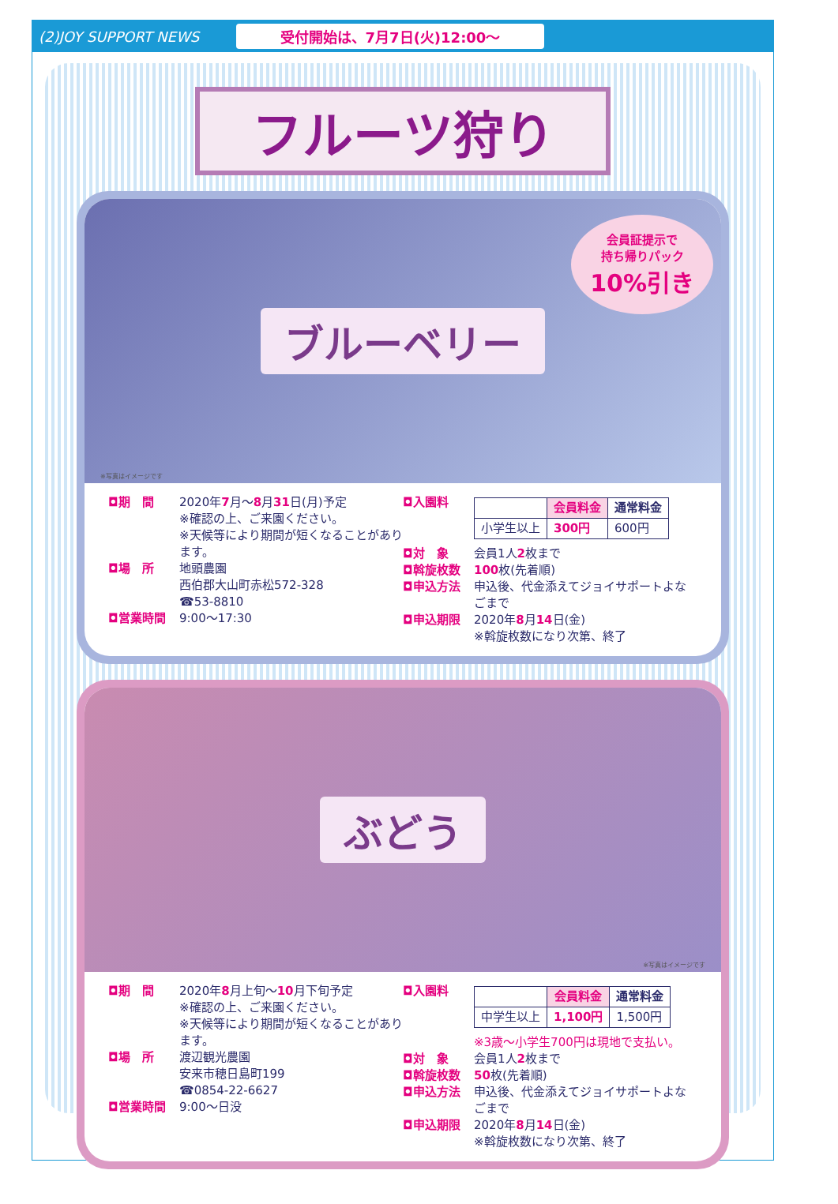(2)JOY SUPPORT NEWS
受付開始は、7月7日(火)12:00〜
フルーツ狩り
ブルーベリー
会員証提示で
持ち帰りパック
10%引き
※写真はイメージです
◘期　間 2020年7月〜8月31日(月)予定
※確認の上、ご来園ください。
※天候等により期間が短くなることがあります。
◘場　所 地頭農園
西伯郡大山町赤松572-328
☎53-8810
◘営業時間 9:00〜17:30
◘入園料
| | 会員料金 | 通常料金 |
| --- | --- | --- |
| 小学生以上 | 300円 | 600円 |
◘対　象 会員1人2枚まで
◘斡旋枚数 100枚(先着順)
◘申込方法 申込後、代金添えてジョイサポートよなごまで
◘申込期限 2020年8月14日(金)
※斡旋枚数になり次第、終了
ぶどう
※写真はイメージです
◘期　間 2020年8月上旬〜10月下旬予定
※確認の上、ご来園ください。
※天候等により期間が短くなることがあります。
◘場　所 渡辺観光農園
安来市穂日島町199
☎0854-22-6627
◘営業時間 9:00〜日没
◘入園料
| | 会員料金 | 通常料金 |
| --- | --- | --- |
| 中学生以上 | 1,100円 | 1,500円 |
※3歳〜小学生700円は現地で支払い。
◘対　象 会員1人2枚まで
◘斡旋枚数 50枚(先着順)
◘申込方法 申込後、代金添えてジョイサポートよなごまで
◘申込期限 2020年8月14日(金)
※斡旋枚数になり次第、終了